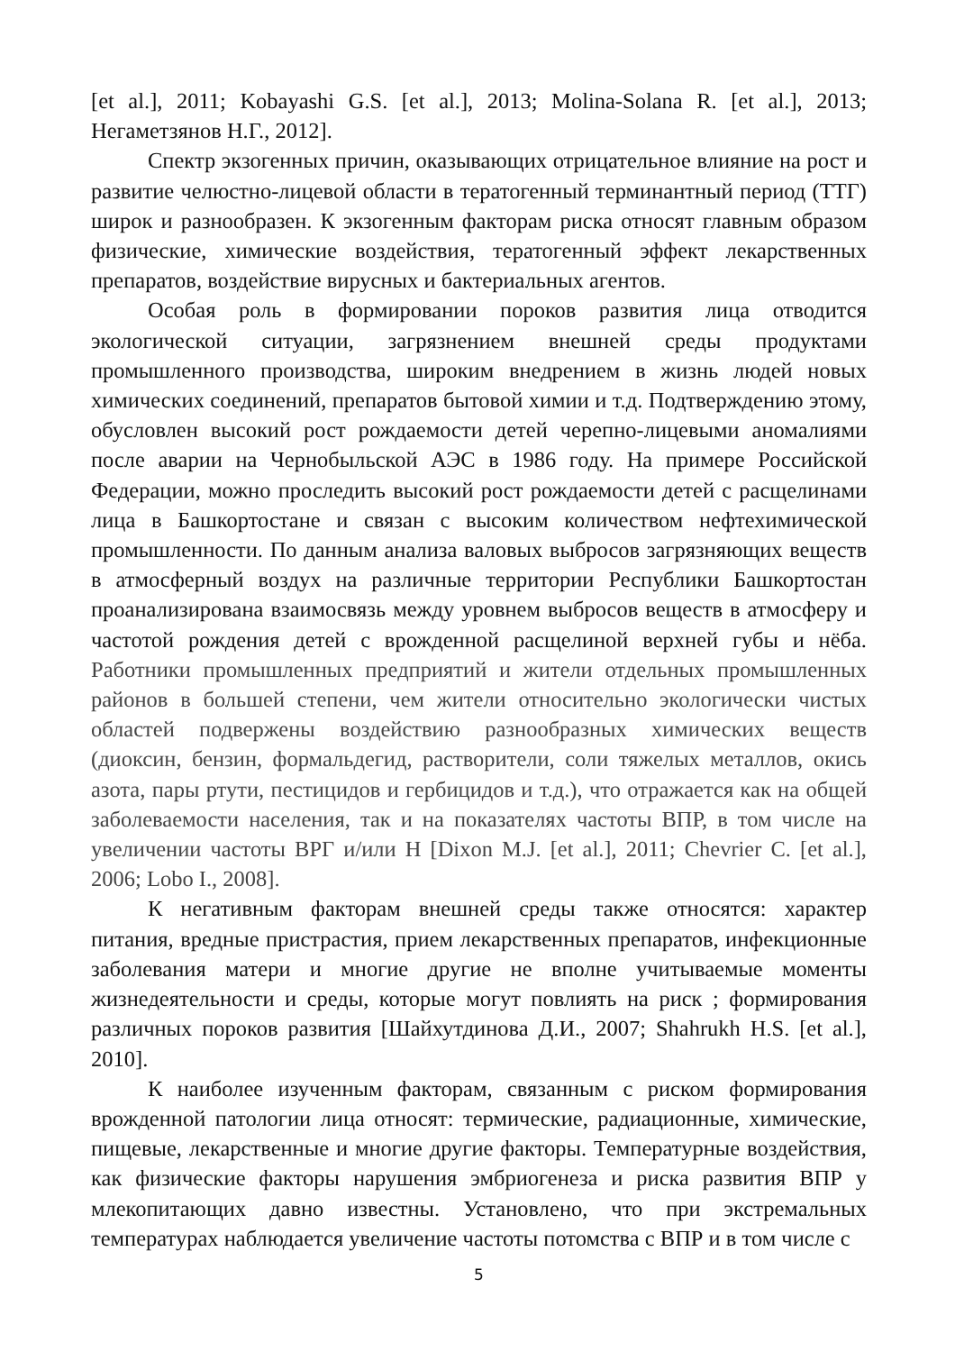[et al.], 2011; Kobayashi G.S. [et al.], 2013; Molina-Solana R. [et al.], 2013; Негаметзянов Н.Г., 2012].
Спектр экзогенных причин, оказывающих отрицательное влияние на рост и развитие челюстно-лицевой области в тератогенный терминантный период (ТТГ) широк и разнообразен. К экзогенным факторам риска относят главным образом физические, химические воздействия, тератогенный эффект лекарственных препаратов, воздействие вирусных и бактериальных агентов.
Особая роль в формировании пороков развития лица отводится экологической ситуации, загрязнением внешней среды продуктами промышленного производства, широким внедрением в жизнь людей новых химических соединений, препаратов бытовой химии и т.д. Подтверждению этому, обусловлен высокий рост рождаемости детей черепно-лицевыми аномалиями после аварии на Чернобыльской АЭС в 1986 году. На примере Российской Федерации, можно проследить высокий рост рождаемости детей с расщелинами лица в Башкортостане и связан с высоким количеством нефтехимической промышленности. По данным анализа валовых выбросов загрязняющих веществ в атмосферный воздух на различные территории Республики Башкортостан проанализирована взаимосвязь между уровнем выбросов веществ в атмосферу и частотой рождения детей с врожденной расщелиной верхней губы и нёба. Работники промышленных предприятий и жители отдельных промышленных районов в большей степени, чем жители относительно экологически чистых областей подвержены воздействию разнообразных химических веществ (диоксин, бензин, формальдегид, растворители, соли тяжелых металлов, окись азота, пары ртути, пестицидов и гербицидов и т.д.), что отражается как на общей заболеваемости населения, так и на показателях частоты ВПР, в том числе на увеличении частоты ВРГ и/или Н [Dixon M.J. [et al.], 2011; Chevrier C. [et al.], 2006; Lobo I., 2008].
К негативным факторам внешней среды также относятся: характер питания, вредные пристрастия, прием лекарственных препаратов, инфекционные заболевания матери и многие другие не вполне учитываемые моменты жизнедеятельности и среды, которые могут повлиять на риск ; формирования различных пороков развития [Шайхутдинова Д.И., 2007; Shahrukh H.S. [et al.], 2010].
К наиболее изученным факторам, связанным с риском формирования врожденной патологии лица относят: термические, радиационные, химические, пищевые, лекарственные и многие другие факторы. Температурные воздействия, как физические факторы нарушения эмбриогенеза и риска развития ВПР у млекопитающих давно известны. Установлено, что при экстремальных температурах наблюдается увеличение частоты потомства с ВПР и в том числе с
5